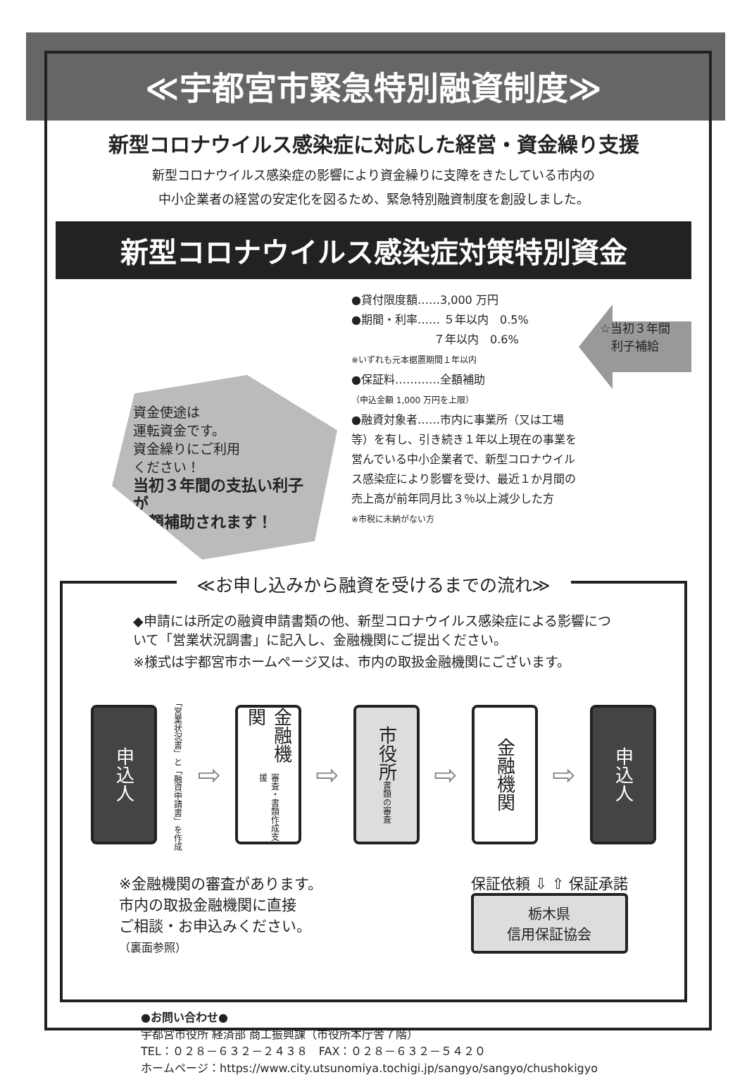≪宇都宮市緊急特別融資制度≫
新型コロナウイルス感染症に対応した経営・資金繰り支援
新型コロナウイルス感染症の影響により資金繰りに支障をきたしている市内の
中小企業者の経営の安定化を図るため、緊急特別融資制度を創設しました。
新型コロナウイルス感染症対策特別資金
資金使途は
運転資金です。
資金繰りにご利用
ください！
当初３年間の支払い利子が
全額補助されます！
●貸付限度額……3,000 万円
●期間・利率…… ５年以内　0.5%
　　　　　　　 ７年以内　0.6%
※いずれも元本据置期間１年以内
●保証料…………全額補助
（申込金額 1,000 万円を上限）
●融資対象者……市内に事業所（又は工場等）を有し、引き続き１年以上現在の事業を営んでいる中小企業者で、新型コロナウイルス感染症により影響を受け、最近１か月間の売上高が前年同月比３％以上減少した方
※市税に未納がない方
☆当初３年間
利子補給
≪お申し込みから融資を受けるまでの流れ≫
◆申請には所定の融資申請書類の他、新型コロナウイルス感染症による影響について「営業状況調書」に記入し、金融機関にご提出ください。
※様式は宇都宮市ホームページ又は、市内の取扱金融機関にございます。
申込人
「営業状況書」と「融資申請書」を作成
⇨
金融機関 審査・書類作成支援
⇨
市役所 書類の審査
⇨
金融機関
⇨
申込人
※金融機関の審査があります。
市内の取扱金融機関に直接
ご相談・お申込みください。
（裏面参照）
保証依頼 ⇩ ⇧ 保証承諾
栃木県
信用保証協会
●お問い合わせ●
宇都宮市役所 経済部 商工振興課（市役所本庁舎７階）
TEL：０２８－６３２－２４３８　FAX：０２８－６３２－５４２０
ホームページ：https://www.city.utsunomiya.tochigi.jp/sangyo/sangyo/chushokigyo